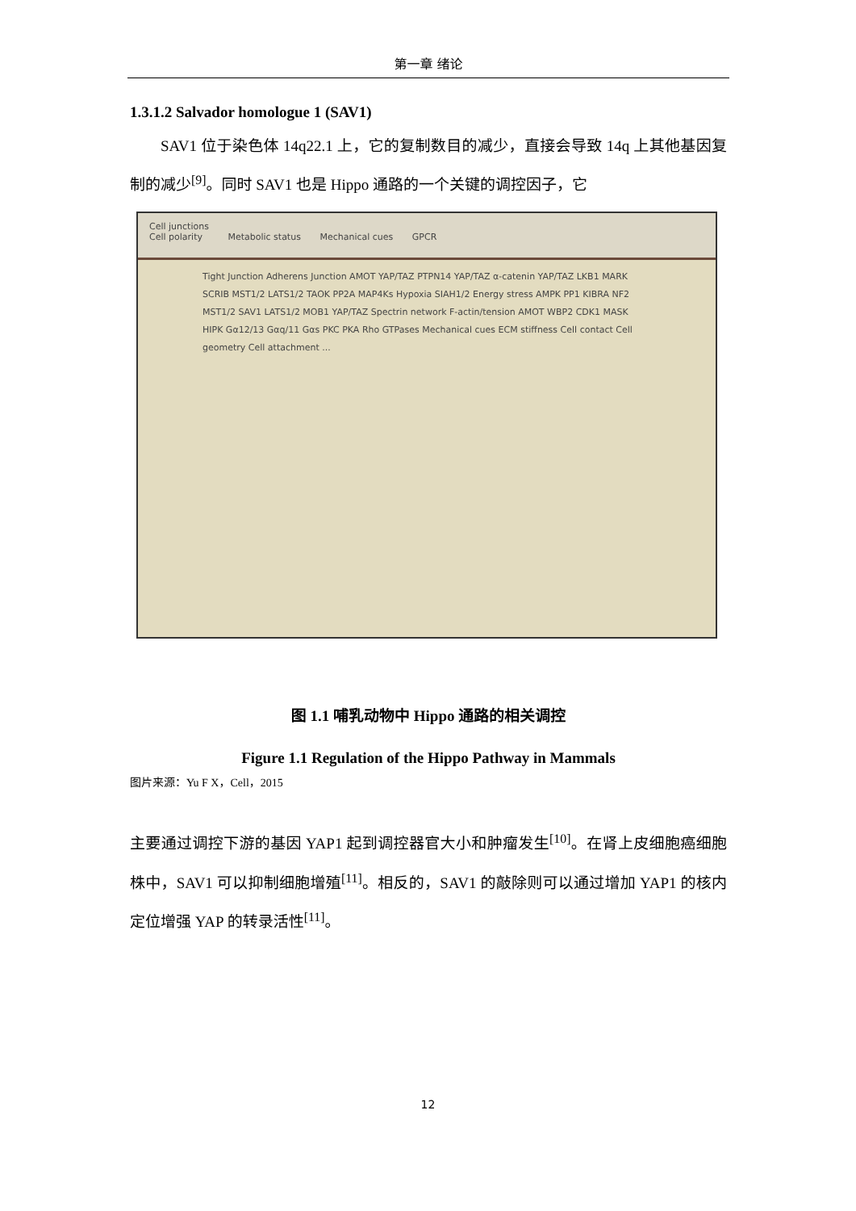第一章 绪论
1.3.1.2 Salvador homologue 1 (SAV1)
  SAV1 位于染色体 14q22.1 上，它的复制数目的减少，直接会导致 14q 上其他基因复制的减少<sup>[9]</sup>。同时 SAV1 也是 Hippo 通路的一个关键的调控因子，它
Cell junctions
Cell polarity Metabolic status Mechanical cues GPCR
Tight Junction Adherens Junction AMOT YAP/TAZ PTPN14 YAP/TAZ α-catenin YAP/TAZ LKB1 MARK SCRIB MST1/2 LATS1/2 TAOK PP2A MAP4Ks Hypoxia SIAH1/2 Energy stress AMPK PP1 KIBRA NF2 MST1/2 SAV1 LATS1/2 MOB1 YAP/TAZ Spectrin network F-actin/tension AMOT WBP2 CDK1 MASK HIPK Gα12/13 Gαq/11 Gαs PKC PKA Rho GTPases Mechanical cues ECM stiffness Cell contact Cell geometry Cell attachment ...
图 1.1 哺乳动物中 Hippo 通路的相关调控
Figure 1.1 Regulation of the Hippo Pathway in Mammals
图片来源：Yu F X，Cell，2015
主要通过调控下游的基因 YAP1 起到调控器官大小和肿瘤发生<sup>[10]</sup>。在肾上皮细胞癌细胞株中，SAV1 可以抑制细胞增殖<sup>[11]</sup>。相反的，SAV1 的敲除则可以通过增加 YAP1 的核内定位增强 YAP 的转录活性<sup>[11]</sup>。
12